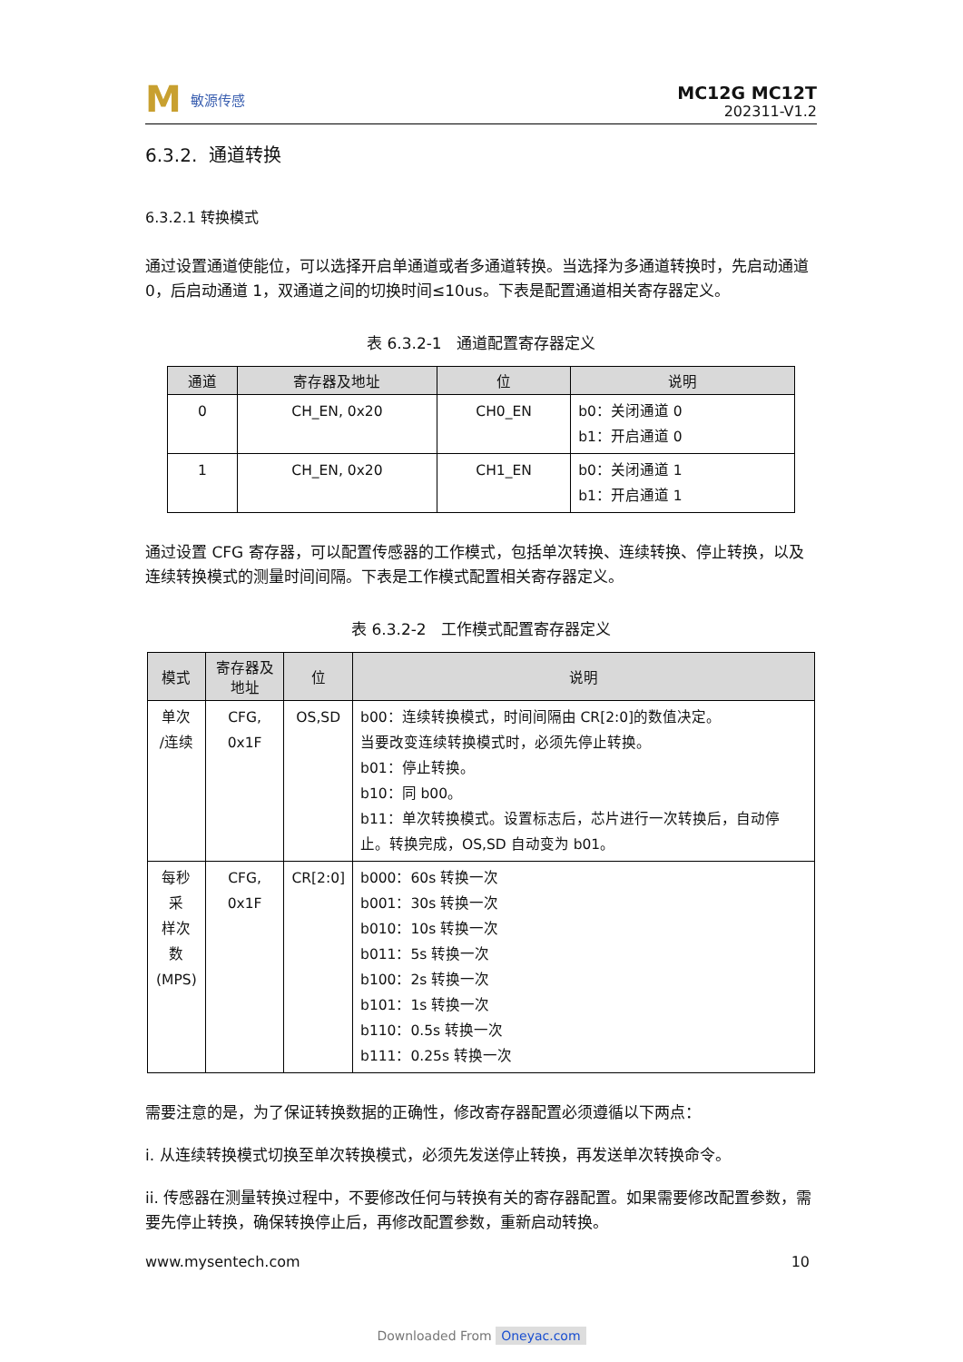M敏源传感
MC12G MC12T
202311-V1.2
6.3.2. 通道转换
6.3.2.1 转换模式
通过设置通道使能位，可以选择开启单通道或者多通道转换。当选择为多通道转换时，先启动通道 0，后启动通道 1，双通道之间的切换时间≤10us。下表是配置通道相关寄存器定义。
表 6.3.2-1 通道配置寄存器定义
| 通道 | 寄存器及地址 | 位 | 说明 |
| --- | --- | --- | --- |
| 0 | CH_EN, 0x20 | CH0_EN | b0：关闭通道 0 b1：开启通道 0 |
| 1 | CH_EN, 0x20 | CH1_EN | b0：关闭通道 1 b1：开启通道 1 |
通过设置 CFG 寄存器，可以配置传感器的工作模式，包括单次转换、连续转换、停止转换，以及连续转换模式的测量时间间隔。下表是工作模式配置相关寄存器定义。
表 6.3.2-2 工作模式配置寄存器定义
| 模式 | 寄存器及地址 | 位 | 说明 |
| --- | --- | --- | --- |
| 单次 /连续 | CFG, 0x1F | OS,SD | b00：连续转换模式，时间间隔由 CR[2:0]的数值决定。 当要改变连续转换模式时，必须先停止转换。 b01：停止转换。 b10：同 b00。 b11：单次转换模式。设置标志后，芯片进行一次转换后，自动停止。转换完成，OS,SD 自动变为 b01。 |
| 每秒采 样次数 (MPS) | CFG, 0x1F | CR[2:0] | b000：60s 转换一次 b001：30s 转换一次 b010：10s 转换一次 b011：5s 转换一次 b100：2s 转换一次 b101：1s 转换一次 b110：0.5s 转换一次 b111：0.25s 转换一次 |
需要注意的是，为了保证转换数据的正确性，修改寄存器配置必须遵循以下两点：
i. 从连续转换模式切换至单次转换模式，必须先发送停止转换，再发送单次转换命令。
ii. 传感器在测量转换过程中，不要修改任何与转换有关的寄存器配置。如果需要修改配置参数，需要先停止转换，确保转换停止后，再修改配置参数，重新启动转换。
www.mysentech.com 10
Downloaded From Oneyac.com